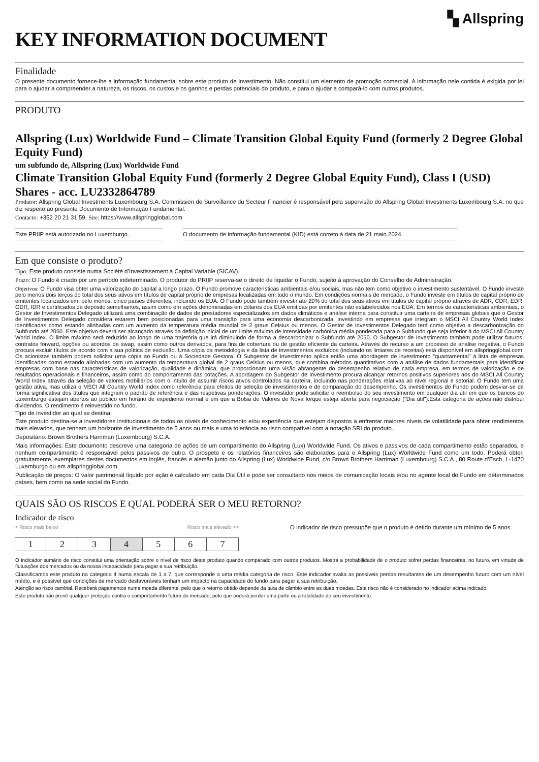▚ Allspring
KEY INFORMATION DOCUMENT
Finalidade
O presente documento fornece-lhe a informação fundamental sobre este produto de investimento. Não constitui um elemento de promoção comercial. A informação nele contida é exigida por lei para o ajudar a compreender a natureza, os riscos, os custos e os ganhos e perdas potenciais do produto, e para o ajudar a compará-lo com outros produtos.
PRODUTO
Allspring (Lux) Worldwide Fund – Climate Transition Global Equity Fund (formerly 2 Degree Global Equity Fund)
um subfundo de, Allspring (Lux) Worldwide Fund
Climate Transition Global Equity Fund (formerly 2 Degree Global Equity Fund), Class I (USD) Shares - acc. LU2332864789
Produtor: Allspring Global Investments Luxembourg S.A. Commission de Surveillance du Secteur Financier é responsável pela supervisão do Allspring Global Investments Luxembourg S.A. no que diz respeito ao presente Documento de Informação Fundamental.
Contacto: +352 20 21 31 59. Site: https://www.allspringglobal.com
Este PRIIP está autorizado no Luxemburgo. O documento de informação fundamental (KID) está correto à data de 21 maio 2024.
Em que consiste o produto?
Tipo: Este produto consiste numa Société d’Investissement à Capital Variable (SICAV).
Prazo: O Fundo é criado por um período indeterminado. O produtor do PRIIP reserva-se o direito de liquidar o Fundo, sujeito à aprovação do Conselho de Administração.
Objetivos: O Fundo visa obter uma valorização do capital a longo prazo. O Fundo promove características ambientais e/ou sociais, mas não tem como objetivo o investimento sustentável. O Fundo investe pelo menos dois terços do total dos seus ativos em títulos de capital próprio de empresas localizadas em todo o mundo. Em condições normais de mercado, o Fundo investe em títulos de capital próprio de emitentes localizados em, pelo menos, cinco países diferentes, incluindo os EUA. O Fundo pode também investir até 20% do total dos seus ativos em títulos de capital próprio através de ADR, CDR, EDR, GDR, IDR e certificados de depósito semelhantes, assim como em ações denominadas em dólares dos EUA emitidas por emitentes não estabelecidos nos EUA. Em termos de características ambientais, o Gestor de Investimentos Delegado utilizará uma combinação de dados de prestadores especializados em dados climáticos e análise interna para constituir uma carteira de empresas globais que o Gestor de Investimentos Delegado considera estarem bem posicionadas para uma transição para uma economia descarbonizada, investindo em empresas que integram o MSCI All Country World Index identificadas como estando alinhadas com um aumento da temperatura média mundial de 2 graus Celsius ou menos. O Gestor de Investimentos Delegado terá como objetivo a descarbonização do Subfundo até 2050. Este objetivo deverá ser alcançado através da definição inicial de um limite máximo de intensidade carbónica média ponderada para o Subfundo que seja inferior à do MSCI All Country World Index. O limite máximo será reduzido ao longo de uma trajetória que irá diminuindo de forma a descarbonizar o Subfundo até 2050. O Subgestor de Investimento também pode utilizar futuros, contratos forward, opções ou acordos de swap, assim como outros derivados, para fins de cobertura ou de gestão eficiente da carteira. Através do recurso a um processo de análise negativa, o Fundo procura excluir títulos de acordo com a sua política de exclusão. Uma cópia da metodologia e da lista de investimentos excluídos (incluindo os limiares de receitas) está disponível em allspringglobal.com. Os acionistas também podem solicitar uma cópia ao Fundo ou à Sociedade Gestora. O Subgestor de Investimento aplica então uma abordagem de investimento "quantamental" à lista de empresas identificadas como estando alinhadas com um aumento da temperatura global de 2 graus Celsius ou menos, que combina métodos quantitativos com a análise de dados fundamentais para identificar empresas com base nas características de valorização, qualidade e dinâmica, que proporcionam uma visão abrangente do desempenho relativo de cada empresa, em termos de valorização e de resultados operacionais e financeiros, assim como do comportamento das cotações. A abordagem do Subgestor de Investimento procura alcançar retornos positivos superiores aos do MSCI All Country World Index através da seleção de valores mobiliários com o intuito de assumir riscos ativos controlados na carteira, incluindo nas ponderações relativas ao nível regional e setorial. O Fundo tem uma gestão ativa, mas utiliza o MSCI All Country World Index como referência para efeitos de seleção de investimentos e de comparação do desempenho. Os investimentos do Fundo podem desviar-se de forma significativa dos títulos que integram o padrão de referência e das respetivas ponderações. O investidor pode solicitar o reembolso do seu investimento em qualquer dia útil em que os bancos do Luxemburgo estejam abertos ao público em horário de expediente normal e em que a Bolsa de Valores de Nova Iorque esteja aberta para negociação ("Dia útil").Esta categoria de ações não distribui dividendos. O rendimento é reinvestido no fundo.
Tipo de investidor ao qual se destina:
Este produto destina-se a investidores institucionais de todos os níveis de conhecimento e/ou experiência que estejam dispostos a enfrentar maiores níveis de volatilidade para obter rendimentos mais elevados, que tenham um horizonte de investimento de 5 anos ou mais e uma tolerância ao risco compatível com a notação SRI do produto.
Depositário: Brown Brothers Harriman (Luxembourg) S.C.A.
Mais informações: Este documento descreve uma categoria de ações de um compartimento do Allspring (Lux) Worldwide Fund. Os ativos e passivos de cada compartimento estão separados, e nenhum compartimento é responsável pelos passivos de outro. O prospeto e os relatórios financeiros são elaborados para o Allspring (Lux) Worldwide Fund como um todo. Poderá obter, gratuitamente, exemplares destes documentos em inglês, francês e alemão junto do Allspring (Lux) Worldwide Fund, c/o Brown Brothers Harriman (Luxembourg) S.C.A., 80 Route d’Esch, L-1470 Luxemburgo ou em allspringglobal.com.
Publicação de preços: O valor patrimonial líquido por ação é calculado em cada Dia Útil e pode ser consultado nos meios de comunicação locais e/ou no agente local do Fundo em determinados países, bem como na sede social do Fundo.
QUAIS SÃO OS RISCOS E QUAL PODERÁ SER O MEU RETORNO?
Indicador de risco
< Risco mais baixo Risco mais elevado >>
| 1 | 2 | 3 | 4 | 5 | 6 | 7 |
O indicador de risco pressupõe que o produto é detido durante um mínimo de 5 anos.
O indicador sumário de risco constitui uma orientação sobre o nível de risco deste produto quando comparado com outros produtos. Mostra a probabilidade de o produto sofrer perdas financeiras, no futuro, em virtude de flutuações dos mercados ou da nossa incapacidade para pagar a sua retribuição.
Classificamos este produto na categoria 4 numa escala de 1 a 7, que corresponde a uma média categoria de risco. Este indicador avalia as possíveis perdas resultantes de um desempenho futuro com um nível médio, e é possível que condições de mercado desfavoráveis tenham um impacto na capacidade do fundo para pagar a sua retribuição.
Atenção ao risco cambial. Receberá pagamentos numa moeda diferente, pelo que o retorno obtido depende da taxa de câmbio entre as duas moedas. Este risco não é considerado no indicador acima indicado.
Este produto não prevê qualquer proteção contra o comportamento futuro do mercado, pelo que poderá perder uma parte ou a totalidade do seu investimento.